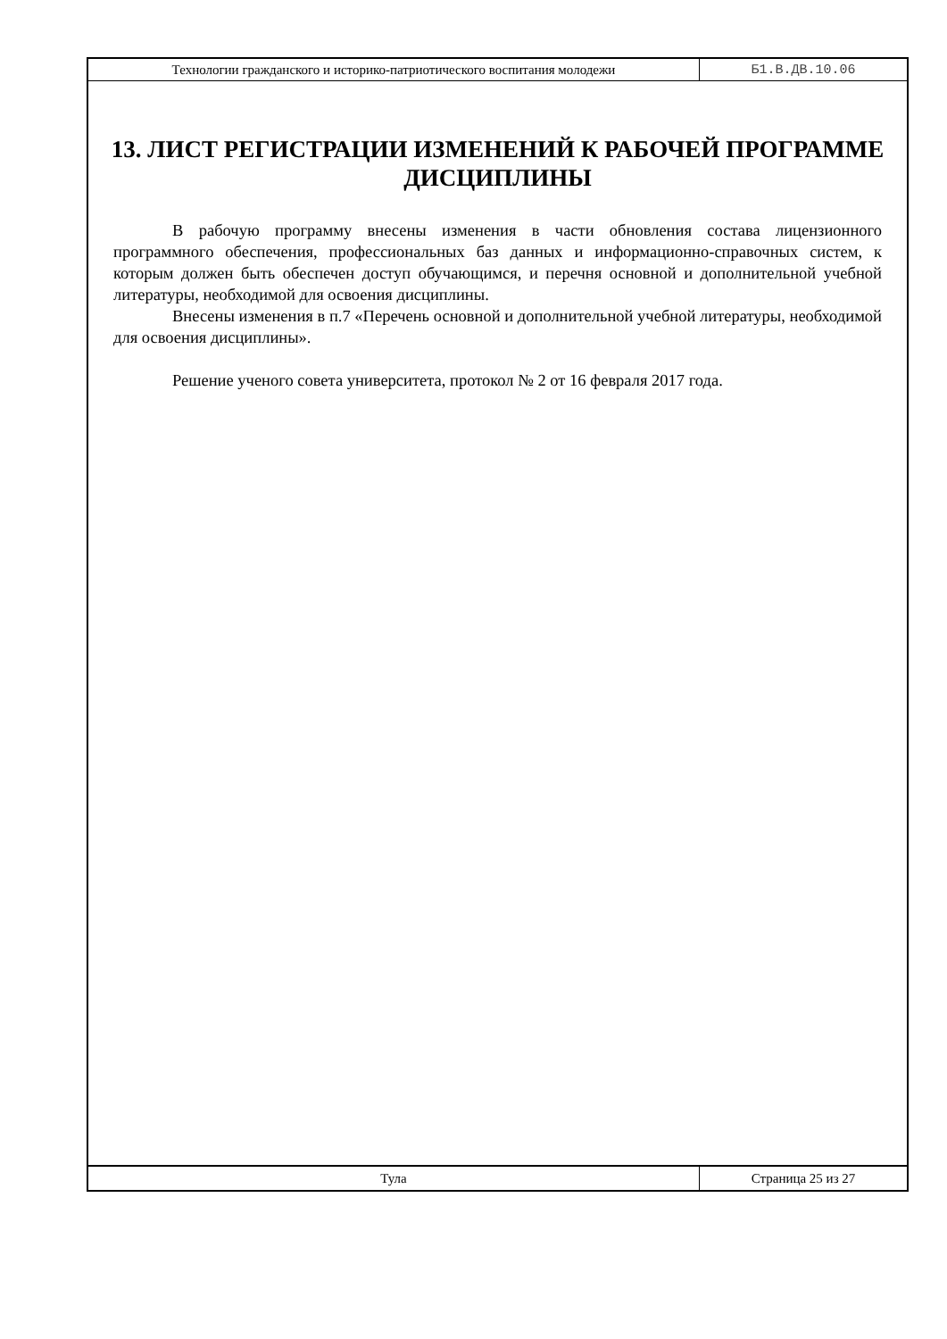Технологии гражданского и историко-патриотического воспитания молодежи
Б1.В.ДВ.10.06
13. ЛИСТ РЕГИСТРАЦИИ ИЗМЕНЕНИЙ К РАБОЧЕЙ ПРОГРАММЕ ДИСЦИПЛИНЫ
В рабочую программу внесены изменения в части обновления состава лицензионного программного обеспечения, профессиональных баз данных и информационно-справочных систем, к которым должен быть обеспечен доступ обучающимся, и перечня основной и дополнительной учебной литературы, необходимой для освоения дисциплины.
Внесены изменения в п.7 «Перечень основной и дополнительной учебной литературы, необходимой для освоения дисциплины».
Решение ученого совета университета, протокол № 2 от 16 февраля 2017 года.
Тула Страница 25 из 27